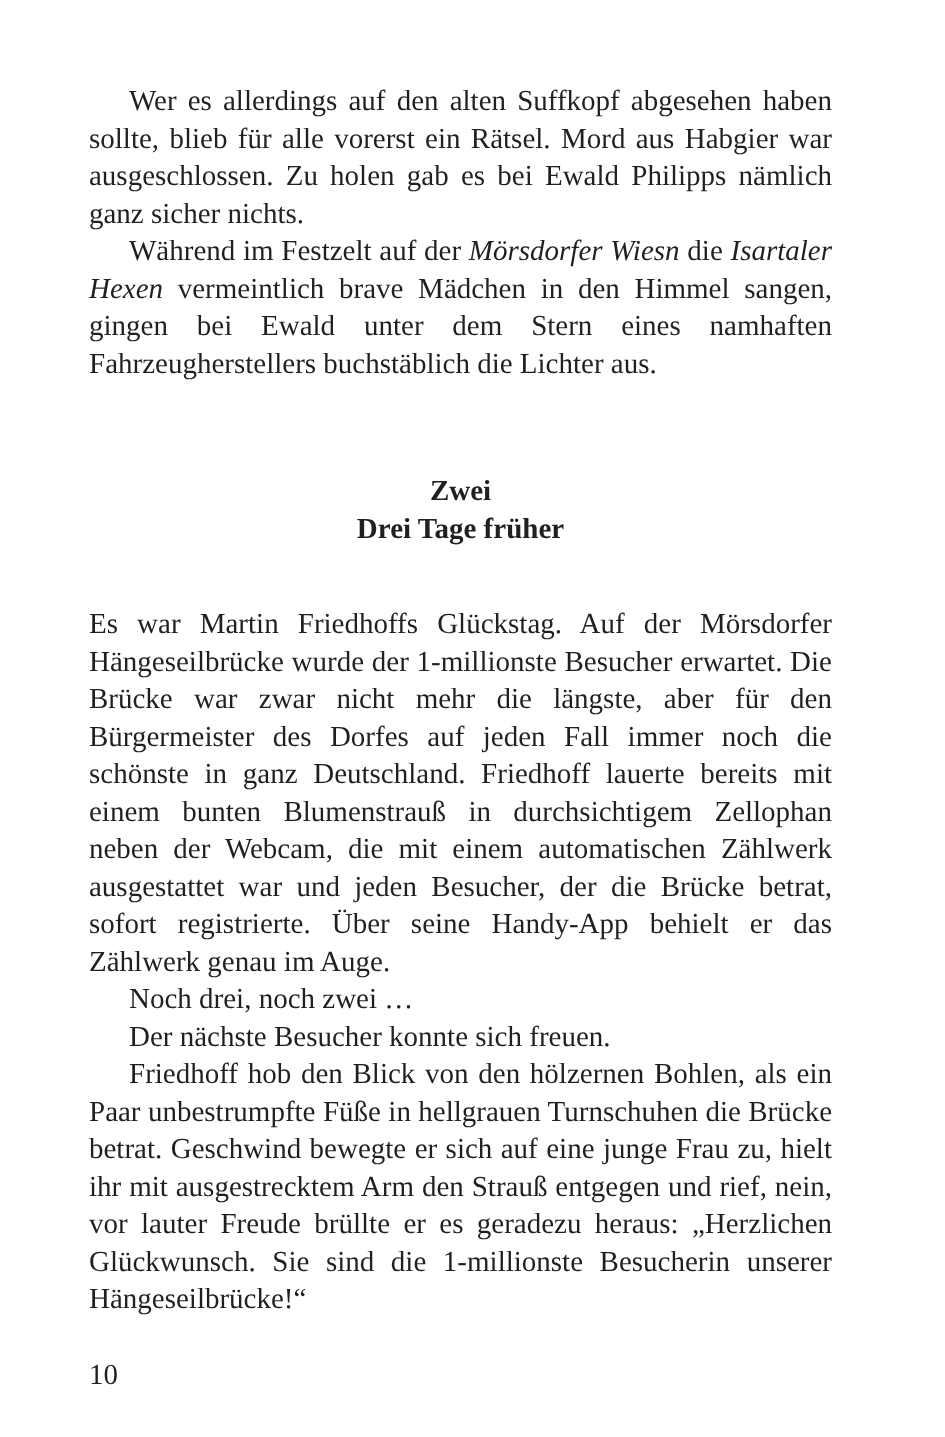Wer es allerdings auf den alten Suffkopf abgesehen haben sollte, blieb für alle vorerst ein Rätsel. Mord aus Habgier war ausgeschlossen. Zu holen gab es bei Ewald Philipps nämlich ganz sicher nichts.
Während im Festzelt auf der Mörsdorfer Wiesn die Isartaler Hexen vermeintlich brave Mädchen in den Himmel sangen, gingen bei Ewald unter dem Stern eines namhaften Fahrzeugherstellers buchstäblich die Lichter aus.
Zwei
Drei Tage früher
Es war Martin Friedhoffs Glückstag. Auf der Mörsdorfer Hängeseilbrücke wurde der 1-millionste Besucher erwartet. Die Brücke war zwar nicht mehr die längste, aber für den Bürgermeister des Dorfes auf jeden Fall immer noch die schönste in ganz Deutschland. Friedhoff lauerte bereits mit einem bunten Blumenstrauß in durchsichtigem Zellophan neben der Webcam, die mit einem automatischen Zählwerk ausgestattet war und jeden Besucher, der die Brücke betrat, sofort registrierte. Über seine Handy-App behielt er das Zählwerk genau im Auge.
Noch drei, noch zwei …
Der nächste Besucher konnte sich freuen.
Friedhoff hob den Blick von den hölzernen Bohlen, als ein Paar unbestrumpfte Füße in hellgrauen Turnschuhen die Brücke betrat. Geschwind bewegte er sich auf eine junge Frau zu, hielt ihr mit ausgestrecktem Arm den Strauß entgegen und rief, nein, vor lauter Freude brüllte er es geradezu heraus: „Herzlichen Glückwunsch. Sie sind die 1-millionste Besucherin unserer Hängeseilbrücke!“
10